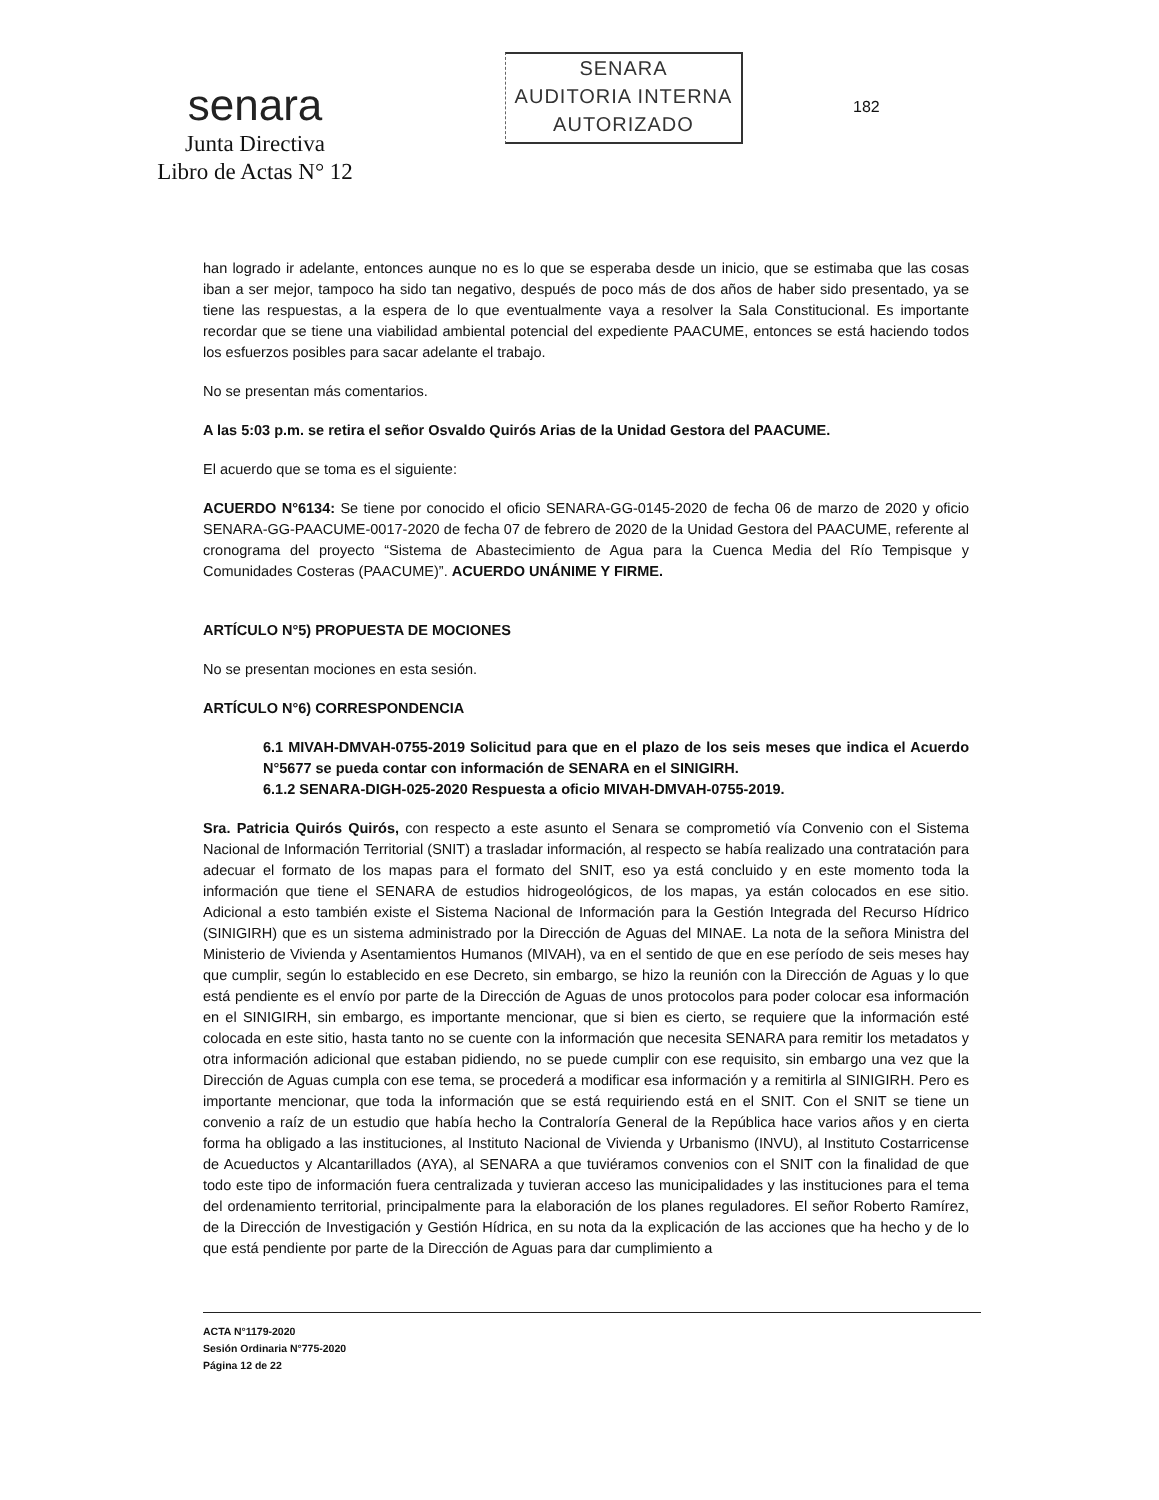senara
Junta Directiva
Libro de Actas N° 12
SENARA
AUDITORIA INTERNA
AUTORIZADO
182
han logrado ir adelante, entonces aunque no es lo que se esperaba desde un inicio, que se estimaba que las cosas iban a ser mejor, tampoco ha sido tan negativo, después de poco más de dos años de haber sido presentado, ya se tiene las respuestas, a la espera de lo que eventualmente vaya a resolver la Sala Constitucional. Es importante recordar que se tiene una viabilidad ambiental potencial del expediente PAACUME, entonces se está haciendo todos los esfuerzos posibles para sacar adelante el trabajo.
No se presentan más comentarios.
A las 5:03 p.m. se retira el señor Osvaldo Quirós Arias de la Unidad Gestora del PAACUME.
El acuerdo que se toma es el siguiente:
ACUERDO N°6134: Se tiene por conocido el oficio SENARA-GG-0145-2020 de fecha 06 de marzo de 2020 y oficio SENARA-GG-PAACUME-0017-2020 de fecha 07 de febrero de 2020 de la Unidad Gestora del PAACUME, referente al cronograma del proyecto “Sistema de Abastecimiento de Agua para la Cuenca Media del Río Tempisque y Comunidades Costeras (PAACUME)”. ACUERDO UNÁNIME Y FIRME.
ARTÍCULO N°5) PROPUESTA DE MOCIONES
No se presentan mociones en esta sesión.
ARTÍCULO N°6) CORRESPONDENCIA
6.1 MIVAH-DMVAH-0755-2019 Solicitud para que en el plazo de los seis meses que indica el Acuerdo N°5677 se pueda contar con información de SENARA en el SINIGIRH.
6.1.2 SENARA-DIGH-025-2020 Respuesta a oficio MIVAH-DMVAH-0755-2019.
Sra. Patricia Quirós Quirós, con respecto a este asunto el Senara se comprometió vía Convenio con el Sistema Nacional de Información Territorial (SNIT) a trasladar información, al respecto se había realizado una contratación para adecuar el formato de los mapas para el formato del SNIT, eso ya está concluido y en este momento toda la información que tiene el SENARA de estudios hidrogeológicos, de los mapas, ya están colocados en ese sitio. Adicional a esto también existe el Sistema Nacional de Información para la Gestión Integrada del Recurso Hídrico (SINIGIRH) que es un sistema administrado por la Dirección de Aguas del MINAE. La nota de la señora Ministra del Ministerio de Vivienda y Asentamientos Humanos (MIVAH), va en el sentido de que en ese período de seis meses hay que cumplir, según lo establecido en ese Decreto, sin embargo, se hizo la reunión con la Dirección de Aguas y lo que está pendiente es el envío por parte de la Dirección de Aguas de unos protocolos para poder colocar esa información en el SINIGIRH, sin embargo, es importante mencionar, que si bien es cierto, se requiere que la información esté colocada en este sitio, hasta tanto no se cuente con la información que necesita SENARA para remitir los metadatos y otra información adicional que estaban pidiendo, no se puede cumplir con ese requisito, sin embargo una vez que la Dirección de Aguas cumpla con ese tema, se procederá a modificar esa información y a remitirla al SINIGIRH. Pero es importante mencionar, que toda la información que se está requiriendo está en el SNIT. Con el SNIT se tiene un convenio a raíz de un estudio que había hecho la Contraloría General de la República hace varios años y en cierta forma ha obligado a las instituciones, al Instituto Nacional de Vivienda y Urbanismo (INVU), al Instituto Costarricense de Acueductos y Alcantarillados (AYA), al SENARA a que tuviéramos convenios con el SNIT con la finalidad de que todo este tipo de información fuera centralizada y tuvieran acceso las municipalidades y las instituciones para el tema del ordenamiento territorial, principalmente para la elaboración de los planes reguladores. El señor Roberto Ramírez, de la Dirección de Investigación y Gestión Hídrica, en su nota da la explicación de las acciones que ha hecho y de lo que está pendiente por parte de la Dirección de Aguas para dar cumplimiento a
ACTA N°1179-2020
Sesión Ordinaria N°775-2020
Página 12 de 22